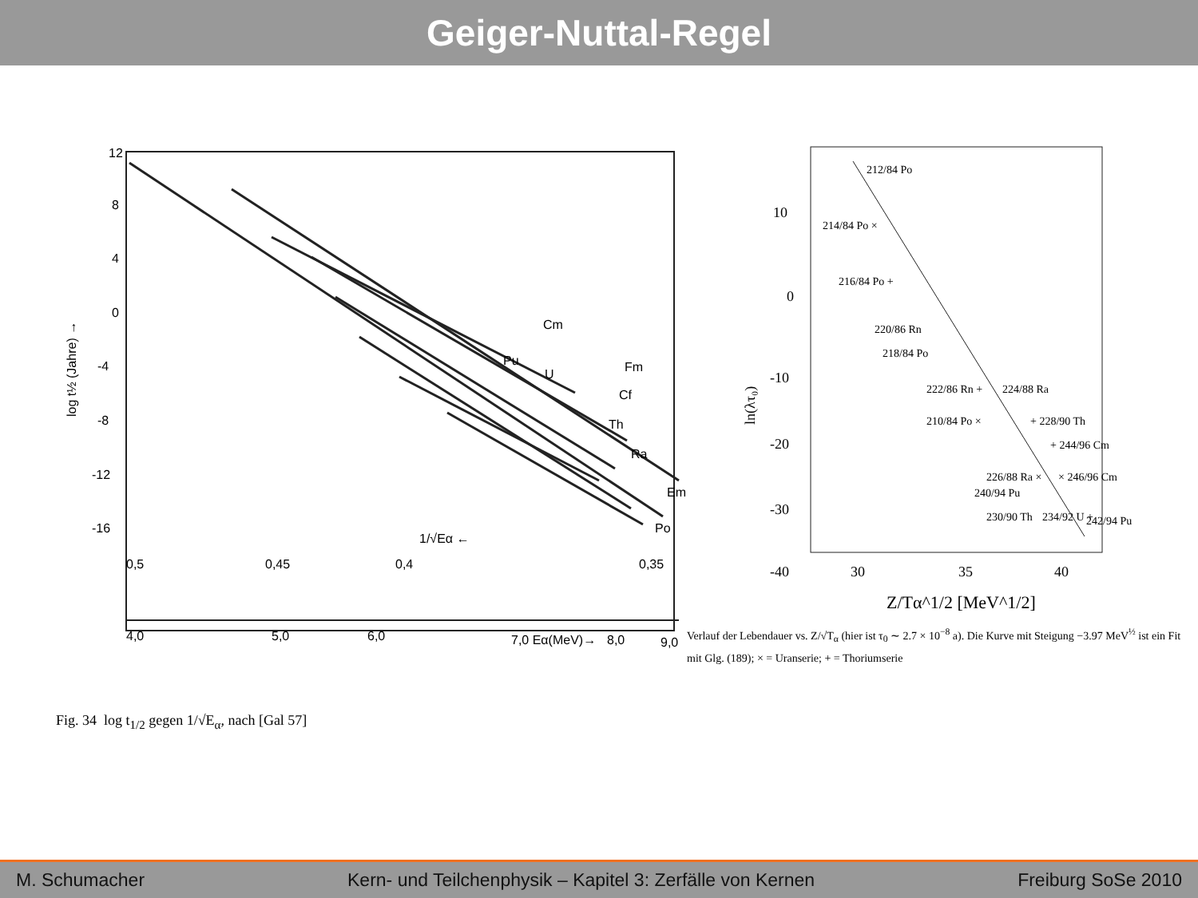Geiger-Nuttal-Regel
12
8
4
0
-4
-8
-12
-16
log t½ (Jahre) →
Cm
Pu
U
Fm
Cf
Th
Ra
Em
Po
1/√Eα ←
0,5
0,45
0,4
0,35
4,0
5,0
6,0
7,0 Eα(MeV)→
8,0
9,0
Fig. 34 log t<sub>1/2</sub> gegen 1/√E<sub>α</sub>, nach [Gal 57]
10
0
-10
-20
-30
-40
ln(λτ₀)
212/84 Po
214/84 Po ×
216/84 Po +
220/86 Rn
218/84 Po
222/86 Rn +
224/88 Ra
210/84 Po ×
+ 228/90 Th
+ 244/96 Cm
226/88 Ra ×
× 246/96 Cm
240/94 Pu
230/90 Th
234/92 U +
242/94 Pu
30
35
40
Z/Tα^1/2 [MeV^1/2]
Verlauf der Lebendauer vs. Z/√T<sub>α</sub> (hier ist τ<sub>0</sub> ∼ 2.7 × 10<sup>−8</sup> a). Die Kurve mit Steigung −3.97 MeV<sup>½</sup> ist ein Fit mit Glg. (189); × = Uranserie; + = Thoriumserie
M. Schumacher Kern- und Teilchenphysik – Kapitel 3: Zerfälle von Kernen Freiburg SoSe 2010